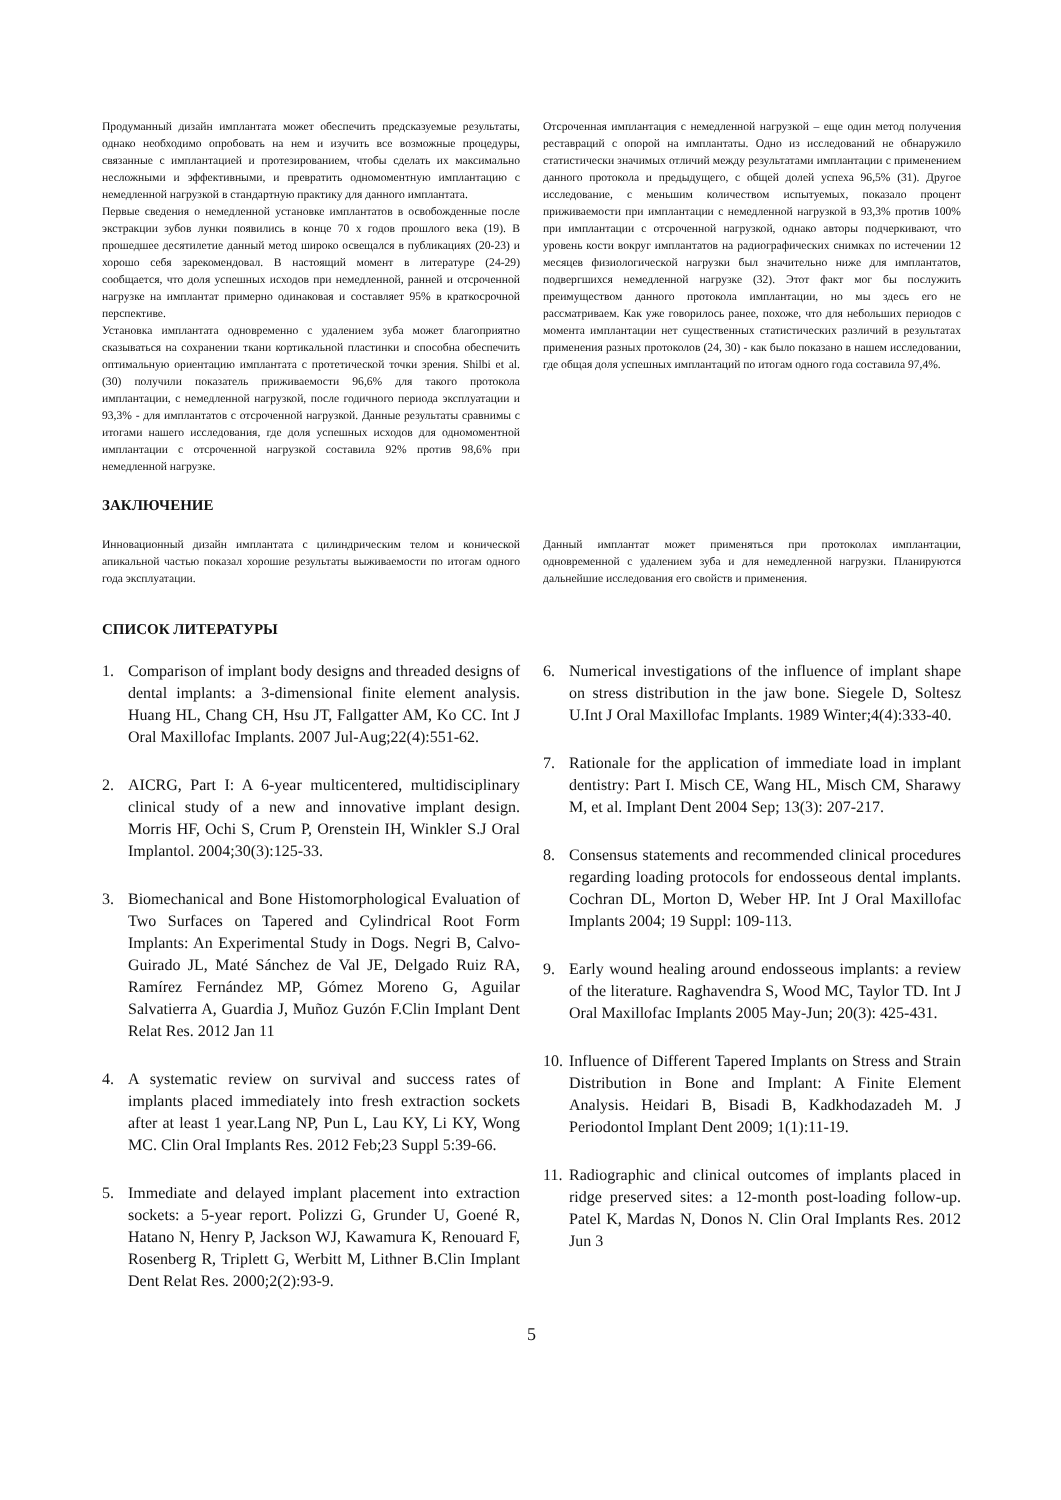Продуманный дизайн имплантата может обеспечить предсказуемые результаты, однако необходимо опробовать на нем и изучить все возможные процедуры, связанные с имплантацией и протезированием, чтобы сделать их максимально несложными и эффективными, и превратить одномоментную имплантацию с немедленной нагрузкой в стандартную практику для данного имплантата.
Первые сведения о немедленной установке имплантатов в освобожденные после экстракции зубов лунки появились в конце 70 х годов прошлого века (19). В прошедшее десятилетие данный метод широко освещался в публикациях (20-23) и хорошо себя зарекомендовал. В настоящий момент в литературе (24-29) сообщается, что доля успешных исходов при немедленной, ранней и отсроченной нагрузке на имплантат примерно одинаковая и составляет 95% в краткосрочной перспективе.
Установка имплантата одновременно с удалением зуба может благоприятно сказываться на сохранении ткани кортикальной пластинки и способна обеспечить оптимальную ориентацию имплантата с протетической точки зрения. Shilbi et al. (30) получили показатель приживаемости 96,6% для такого протокола имплантации, с немедленной нагрузкой, после годичного периода эксплуатации и 93,3% - для имплантатов с отсроченной нагрузкой. Данные результаты сравнимы с итогами нашего исследования, где доля успешных исходов для одномоментной имплантации с отсроченной нагрузкой составила 92% против 98,6% при немедленной нагрузке.
Отсроченная имплантация с немедленной нагрузкой – еще один метод получения реставраций с опорой на имплантаты. Одно из исследований не обнаружило статистически значимых отличий между результатами имплантации с применением данного протокола и предыдущего, с общей долей успеха 96,5% (31). Другое исследование, с меньшим количеством испытуемых, показало процент приживаемости при имплантации с немедленной нагрузкой в 93,3% против 100% при имплантации с отсроченной нагрузкой, однако авторы подчеркивают, что уровень кости вокруг имплантатов на радиографических снимках по истечении 12 месяцев физиологической нагрузки был значительно ниже для имплантатов, подвергшихся немедленной нагрузке (32). Этот факт мог бы послужить преимуществом данного протокола имплантации, но мы здесь его не рассматриваем. Как уже говорилось ранее, похоже, что для небольших периодов с момента имплантации нет существенных статистических различий в результатах применения разных протоколов (24, 30) - как было показано в нашем исследовании, где общая доля успешных имплантаций по итогам одного года составила 97,4%.
ЗАКЛЮЧЕНИЕ
Инновационный дизайн имплантата с цилиндрическим телом и конической апикальной частью показал хорошие результаты выживаемости по итогам одного года эксплуатации.
Данный имплантат может применяться при протоколах имплантации, одновременной с удалением зуба и для немедленной нагрузки. Планируются дальнейшие исследования его свойств и применения.
СПИСОК ЛИТЕРАТУРЫ
1. Comparison of implant body designs and threaded designs of dental implants: a 3-dimensional finite element analysis. Huang HL, Chang CH, Hsu JT, Fallgatter AM, Ko CC. Int J Oral Maxillofac Implants. 2007 Jul-Aug;22(4):551-62.
2. AICRG, Part I: A 6-year multicentered, multidisciplinary clinical study of a new and innovative implant design. Morris HF, Ochi S, Crum P, Orenstein IH, Winkler S.J Oral Implantol. 2004;30(3):125-33.
3. Biomechanical and Bone Histomorphological Evaluation of Two Surfaces on Tapered and Cylindrical Root Form Implants: An Experimental Study in Dogs. Negri B, Calvo-Guirado JL, Maté Sánchez de Val JE, Delgado Ruiz RA, Ramírez Fernández MP, Gómez Moreno G, Aguilar Salvatierra A, Guardia J, Muñoz Guzón F.Clin Implant Dent Relat Res. 2012 Jan 11
4. A systematic review on survival and success rates of implants placed immediately into fresh extraction sockets after at least 1 year.Lang NP, Pun L, Lau KY, Li KY, Wong MC. Clin Oral Implants Res. 2012 Feb;23 Suppl 5:39-66.
5. Immediate and delayed implant placement into extraction sockets: a 5-year report. Polizzi G, Grunder U, Goené R, Hatano N, Henry P, Jackson WJ, Kawamura K, Renouard F, Rosenberg R, Triplett G, Werbitt M, Lithner B.Clin Implant Dent Relat Res. 2000;2(2):93-9.
6. Numerical investigations of the influence of implant shape on stress distribution in the jaw bone. Siegele D, Soltesz U.Int J Oral Maxillofac Implants. 1989 Winter;4(4):333-40.
7. Rationale for the application of immediate load in implant dentistry: Part I. Misch CE, Wang HL, Misch CM, Sharawy M, et al. Implant Dent 2004 Sep; 13(3): 207-217.
8. Consensus statements and recommended clinical procedures regarding loading protocols for endosseous dental implants. Cochran DL, Morton D, Weber HP. Int J Oral Maxillofac Implants 2004; 19 Suppl: 109-113.
9. Early wound healing around endosseous implants: a review of the literature. Raghavendra S, Wood MC, Taylor TD. Int J Oral Maxillofac Implants 2005 May-Jun; 20(3): 425-431.
10. Influence of Different Tapered Implants on Stress and Strain Distribution in Bone and Implant: A Finite Element Analysis. Heidari B, Bisadi B, Kadkhodazadeh M. J Periodontol Implant Dent 2009; 1(1):11-19.
11. Radiographic and clinical outcomes of implants placed in ridge preserved sites: a 12-month post-loading follow-up. Patel K, Mardas N, Donos N. Clin Oral Implants Res. 2012 Jun 3
5